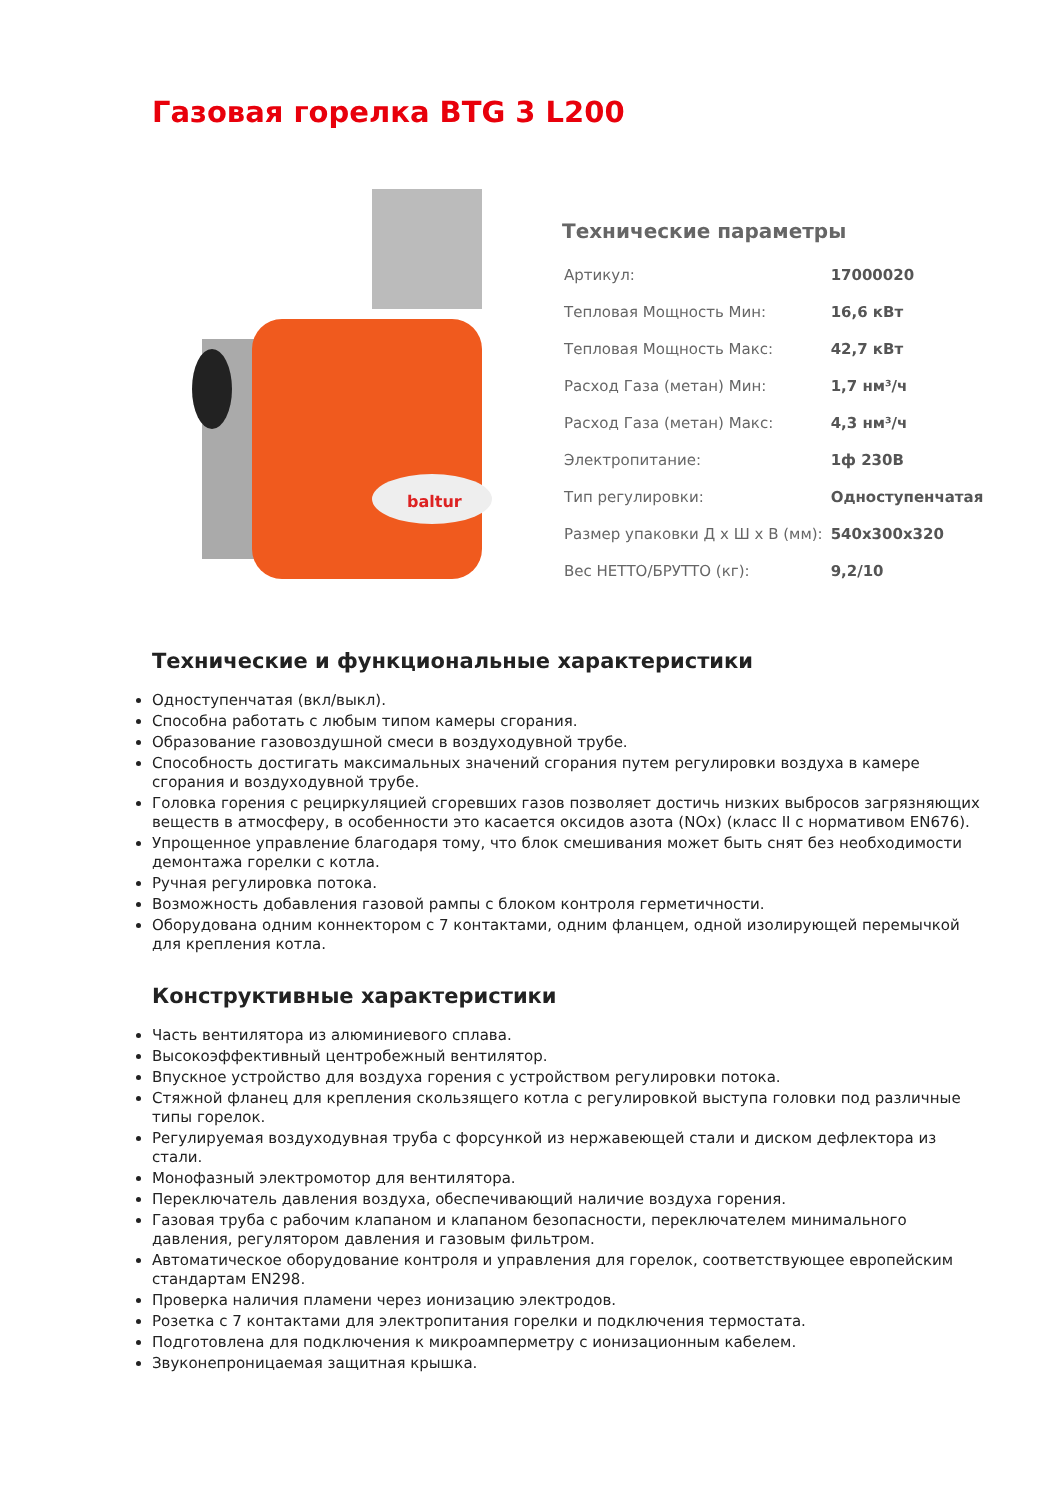Газовая горелка BTG 3 L200
baltur
Технические параметры
| Артикул: | 17000020 |
| Тепловая Мощность Мин: | 16,6 кВт |
| Тепловая Мощность Макс: | 42,7 кВт |
| Расход Газа (метан) Мин: | 1,7 нм³/ч |
| Расход Газа (метан) Макс: | 4,3 нм³/ч |
| Электропитание: | 1ф 230В |
| Тип регулировки: | Одноступенчатая |
| Размер упаковки Д х Ш х В (мм): | 540x300x320 |
| Вес НЕТТО/БРУТТО (кг): | 9,2/10 |
Технические и функциональные характеристики
Одноступенчатая (вкл/выкл).
Способна работать с любым типом камеры сгорания.
Образование газовоздушной смеси в воздуходувной трубе.
Способность достигать максимальных значений сгорания путем регулировки воздуха в камере сгорания и воздуходувной трубе.
Головка горения с рециркуляцией сгоревших газов позволяет достичь низких выбросов загрязняющих веществ в атмосферу, в особенности это касается оксидов азота (NOx) (класс II с нормативом EN676).
Упрощенное управление благодаря тому, что блок смешивания может быть снят без необходимости демонтажа горелки с котла.
Ручная регулировка потока.
Возможность добавления газовой рампы с блоком контроля герметичности.
Оборудована одним коннектором с 7 контактами, одним фланцем, одной изолирующей перемычкой для крепления котла.
Конструктивные характеристики
Часть вентилятора из алюминиевого сплава.
Высокоэффективный центробежный вентилятор.
Впускное устройство для воздуха горения с устройством регулировки потока.
Стяжной фланец для крепления скользящего котла с регулировкой выступа головки под различные типы горелок.
Регулируемая воздуходувная труба с форсункой из нержавеющей стали и диском дефлектора из стали.
Монофазный электромотор для вентилятора.
Переключатель давления воздуха, обеспечивающий наличие воздуха горения.
Газовая труба с рабочим клапаном и клапаном безопасности, переключателем минимального давления, регулятором давления и газовым фильтром.
Автоматическое оборудование контроля и управления для горелок, соответствующее европейским стандартам EN298.
Проверка наличия пламени через ионизацию электродов.
Розетка с 7 контактами для электропитания горелки и подключения термостата.
Подготовлена для подключения к микроамперметру с ионизационным кабелем.
Звуконепроницаемая защитная крышка.